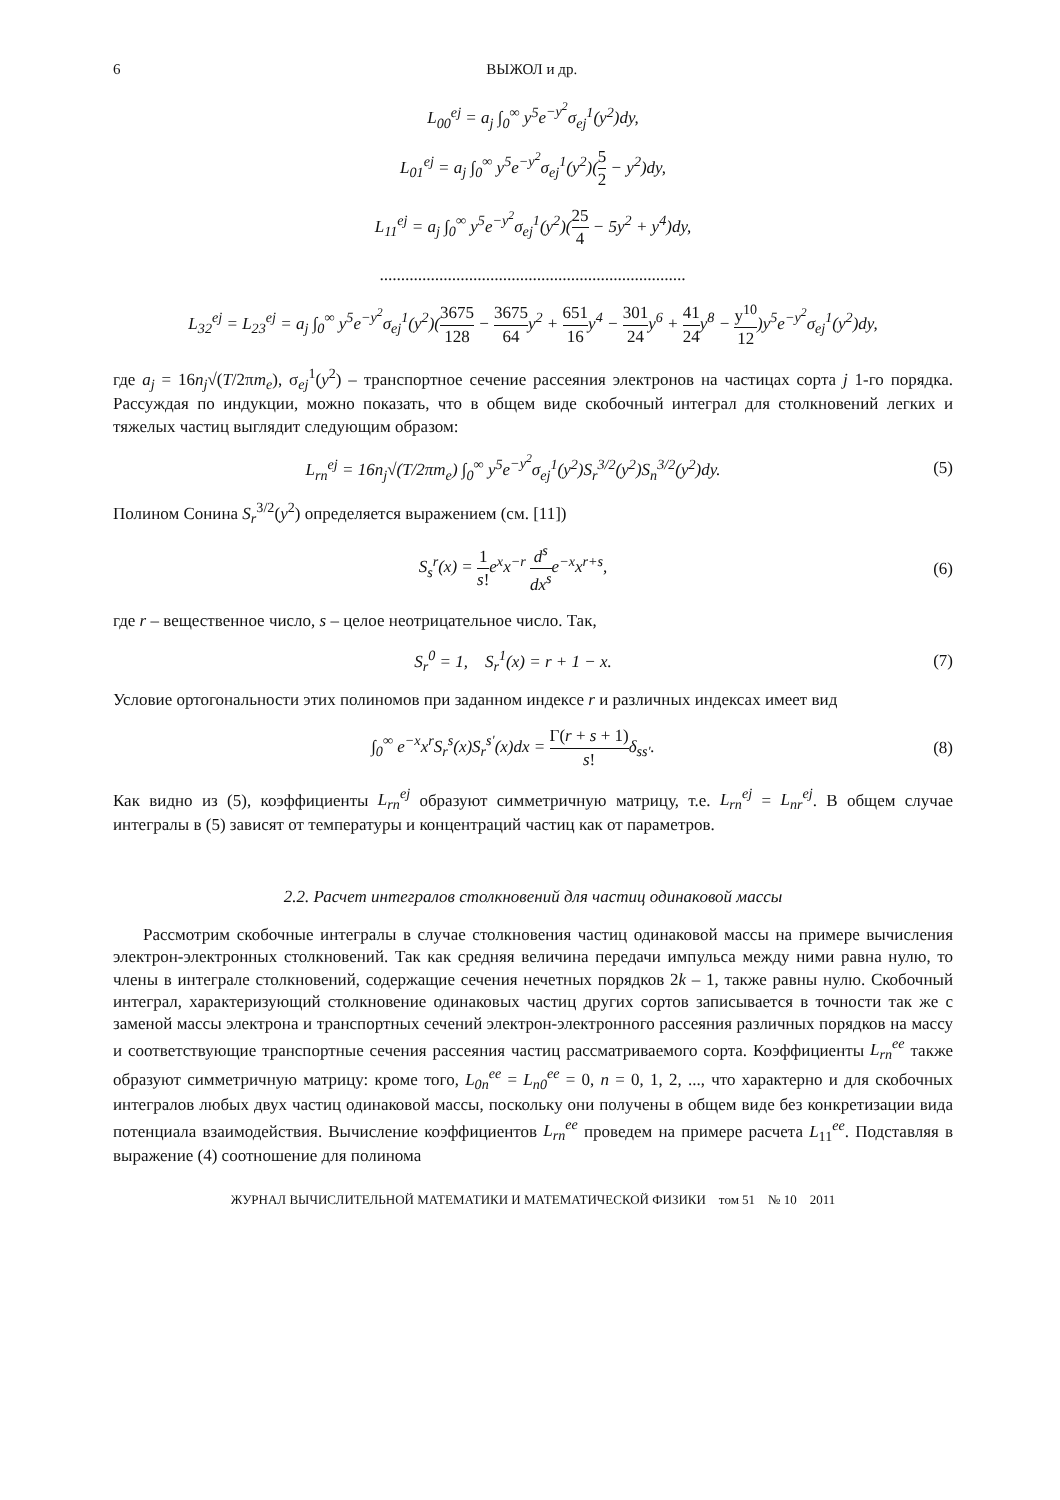6 ВЫЖОЛ и др.
L<sub>00</sub><sup>ej</sup> = a<sub>j</sub> ∫<sub>0</sub><sup>∞</sup> y<sup>5</sup>e<sup>−y<sup>2</sup></sup>σ<sub>ej</sub><sup>1</sup>(y<sup>2</sup>)dy,
L<sub>01</sub><sup>ej</sup> = a<sub>j</sub> ∫<sub>0</sub><sup>∞</sup> y<sup>5</sup>e<sup>−y<sup>2</sup></sup>σ<sub>ej</sub><sup>1</sup>(y<sup>2</sup>)(5 2 − y<sup>2</sup>)dy,
L<sub>11</sub><sup>ej</sup> = a<sub>j</sub> ∫<sub>0</sub><sup>∞</sup> y<sup>5</sup>e<sup>−y<sup>2</sup></sup>σ<sub>ej</sub><sup>1</sup>(y<sup>2</sup>)(25 4 − 5y<sup>2</sup> + y<sup>4</sup>)dy,
........................................................................
L<sub>32</sub><sup>ej</sup> = L<sub>23</sub><sup>ej</sup> = a<sub>j</sub> ∫<sub>0</sub><sup>∞</sup> y<sup>5</sup>e<sup>−y<sup>2</sup></sup>σ<sub>ej</sub><sup>1</sup>(y<sup>2</sup>)(3675 128 − 3675 64y<sup>2</sup> + 651 16y<sup>4</sup> − 301 24y<sup>6</sup> + 41 24y<sup>8</sup> − y<sup>10</sup> 12)y<sup>5</sup>e<sup>−y<sup>2</sup></sup>σ<sub>ej</sub><sup>1</sup>(y<sup>2</sup>)dy,
где a<sub>j</sub> = 16n<sub>j</sub>√(T/2πm<sub>e</sub>), σ<sub>ej</sub><sup>1</sup>(y<sup>2</sup>) – транспортное сечение рассеяния электронов на частицах сорта j 1-го порядка. Рассуждая по индукции, можно показать, что в общем виде скобочный интеграл для столкновений легких и тяжелых частиц выглядит следующим образом:
L<sub>rn</sub><sup>ej</sup> = 16n<sub>j</sub>√(T/2πm<sub>e</sub>) ∫<sub>0</sub><sup>∞</sup> y<sup>5</sup>e<sup>−y<sup>2</sup></sup>σ<sub>ej</sub><sup>1</sup>(y<sup>2</sup>)S<sub>r</sub><sup>3/2</sup>(y<sup>2</sup>)S<sub>n</sub><sup>3/2</sup>(y<sup>2</sup>)dy.
(5)
Полином Сонина S<sub>r</sub><sup>3/2</sup>(y<sup>2</sup>) определяется выражением (см. [11])
S<sub>s</sub><sup>r</sup>(x) = 1 s!e<sup>x</sup>x<sup>−r</sup> d<sup>s</sup> dx<sup>s</sup>e<sup>−x</sup>x<sup>r+s</sup>,
(6)
где r – вещественное число, s – целое неотрицательное число. Так,
S<sub>r</sub><sup>0</sup> = 1, S<sub>r</sub><sup>1</sup>(x) = r + 1 − x.
(7)
Условие ортогональности этих полиномов при заданном индексе r и различных индексах имеет вид
∫<sub>0</sub><sup>∞</sup> e<sup>−x</sup>x<sup>r</sup>S<sub>r</sub><sup>s</sup>(x)S<sub>r</sub><sup>s'</sup>(x)dx = Γ(r + s + 1) s!δ<sub>ss'</sub>.
(8)
Как видно из (5), коэффициенты L<sub>rn</sub><sup>ej</sup> образуют симметричную матрицу, т.е. L<sub>rn</sub><sup>ej</sup> = L<sub>nr</sub><sup>ej</sup>. В общем случае интегралы в (5) зависят от температуры и концентраций частиц как от параметров.
2.2. Расчет интегралов столкновений для частиц одинаковой массы
Рассмотрим скобочные интегралы в случае столкновения частиц одинаковой массы на примере вычисления электрон-электронных столкновений. Так как средняя величина передачи импульса между ними равна нулю, то члены в интеграле столкновений, содержащие сечения нечетных порядков 2k – 1, также равны нулю. Скобочный интеграл, характеризующий столкновение одинаковых частиц других сортов записывается в точности так же с заменой массы электрона и транспортных сечений электрон-электронного рассеяния различных порядков на массу и соответствующие транспортные сечения рассеяния частиц рассматриваемого сорта. Коэффициенты L<sub>rn</sub><sup>ee</sup> также образуют симметричную матрицу: кроме того, L<sub>0n</sub><sup>ee</sup> = L<sub>n0</sub><sup>ee</sup> = 0, n = 0, 1, 2, ..., что характерно и для скобочных интегралов любых двух частиц одинаковой массы, поскольку они получены в общем виде без конкретизации вида потенциала взаимодействия. Вычисление коэффициентов L<sub>rn</sub><sup>ee</sup> проведем на примере расчета L<sub>11</sub><sup>ee</sup>. Подставляя в выражение (4) соотношение для полинома
ЖУРНАЛ ВЫЧИСЛИТЕЛЬНОЙ МАТЕМАТИКИ И МАТЕМАТИЧЕСКОЙ ФИЗИКИ том 51 № 10 2011